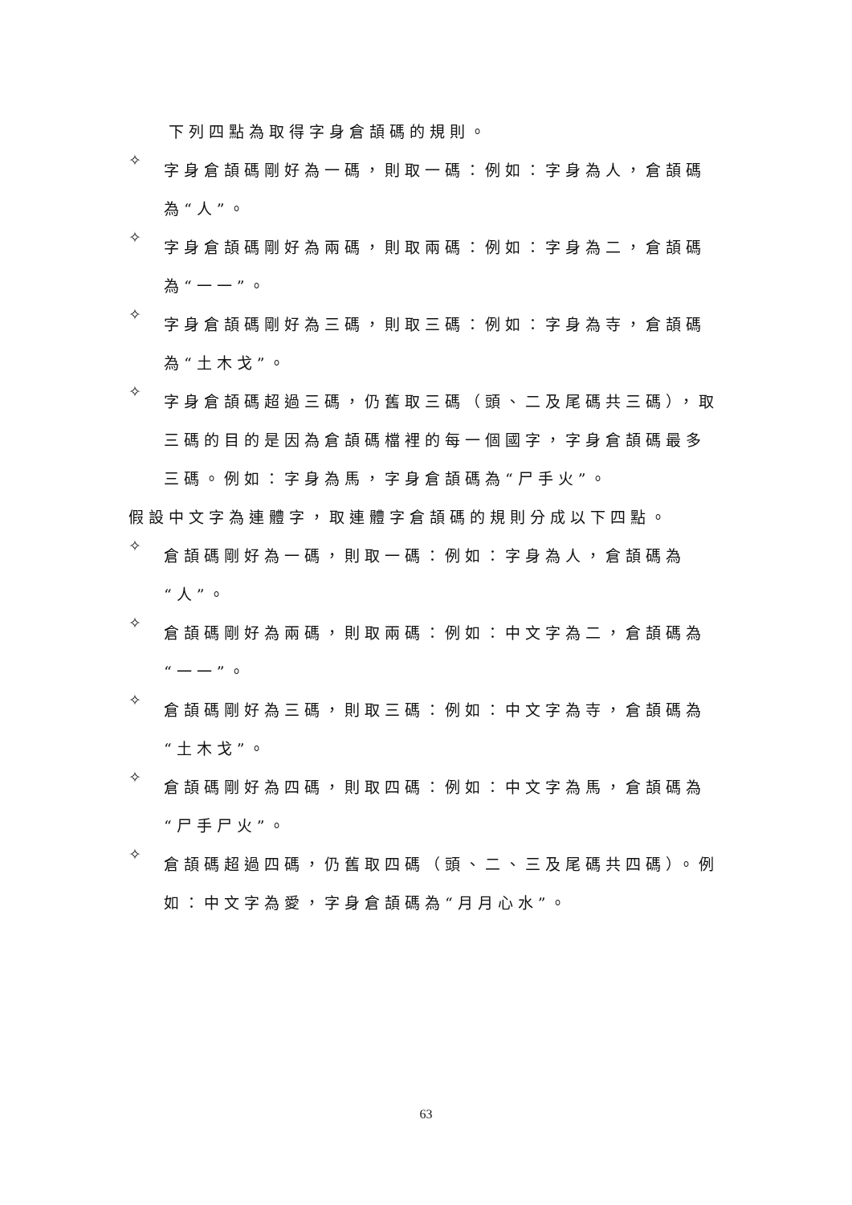下列四點為取得字身倉頡碼的規則。
✧
字身倉頡碼剛好為一碼，則取一碼：例如：字身為人，倉頡碼為“人”。
✧
字身倉頡碼剛好為兩碼，則取兩碼：例如：字身為二，倉頡碼為“一一”。
✧
字身倉頡碼剛好為三碼，則取三碼：例如：字身為寺，倉頡碼為“土木戈”。
✧
字身倉頡碼超過三碼，仍舊取三碼（頭、二及尾碼共三碼），取三碼的目的是因為倉頡碼檔裡的每一個國字，字身倉頡碼最多三碼。例如：字身為馬，字身倉頡碼為“尸手火”。
假設中文字為連體字，取連體字倉頡碼的規則分成以下四點。
✧
倉頡碼剛好為一碼，則取一碼：例如：字身為人，倉頡碼為“人”。
✧
倉頡碼剛好為兩碼，則取兩碼：例如：中文字為二，倉頡碼為“一一”。
✧
倉頡碼剛好為三碼，則取三碼：例如：中文字為寺，倉頡碼為“土木戈”。
✧
倉頡碼剛好為四碼，則取四碼：例如：中文字為馬，倉頡碼為“尸手尸火”。
✧
倉頡碼超過四碼，仍舊取四碼（頭、二、三及尾碼共四碼）。例如：中文字為愛，字身倉頡碼為“月月心水”。
63